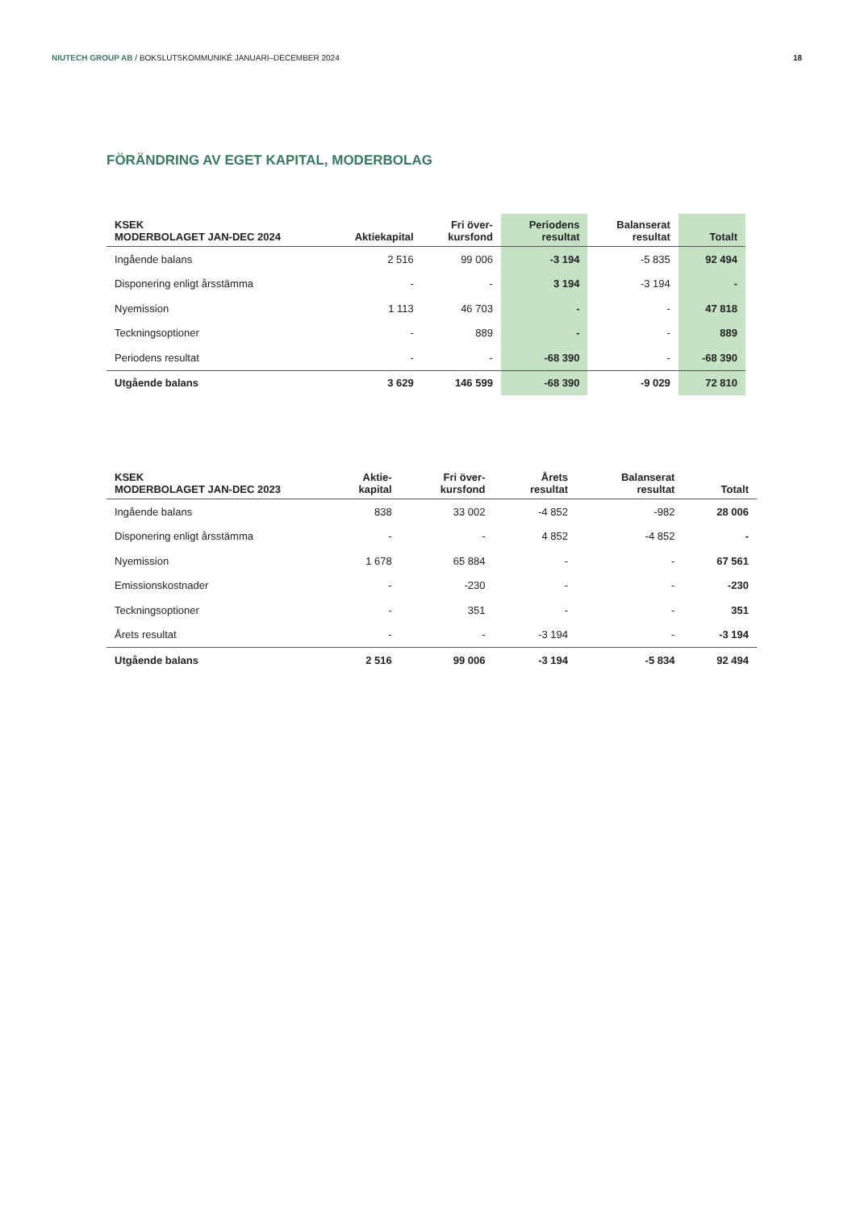NIUTECH GROUP AB / BOKSLUTSKOMMUNIKÉ JANUARI–DECEMBER 2024
18
FÖRÄNDRING AV EGET KAPITAL, MODERBOLAG
| KSEK MODERBOLAGET JAN-DEC 2024 | Aktiekapital | Fri över- kursfond | Periodens resultat | Balanserat resultat | Totalt |
| --- | --- | --- | --- | --- | --- |
| Ingående balans | 2 516 | 99 006 | -3 194 | -5 835 | 92 494 |
| Disponering enligt årsstämma | - | - | 3 194 | -3 194 | - |
| Nyemission | 1 113 | 46 703 | - | - | 47 818 |
| Teckningsoptioner | - | 889 | - | - | 889 |
| Periodens resultat | - | - | -68 390 | - | -68 390 |
| Utgående balans | 3 629 | 146 599 | -68 390 | -9 029 | 72 810 |
| KSEK MODERBOLAGET JAN-DEC 2023 | Aktie- kapital | Fri över- kursfond | Årets resultat | Balanserat resultat | Totalt |
| --- | --- | --- | --- | --- | --- |
| Ingående balans | 838 | 33 002 | -4 852 | -982 | 28 006 |
| Disponering enligt årsstämma | - | - | 4 852 | -4 852 | - |
| Nyemission | 1 678 | 65 884 | - | - | 67 561 |
| Emissionskostnader | - | -230 | - | - | -230 |
| Teckningsoptioner | - | 351 | - | - | 351 |
| Årets resultat | - | - | -3 194 | - | -3 194 |
| Utgående balans | 2 516 | 99 006 | -3 194 | -5 834 | 92 494 |